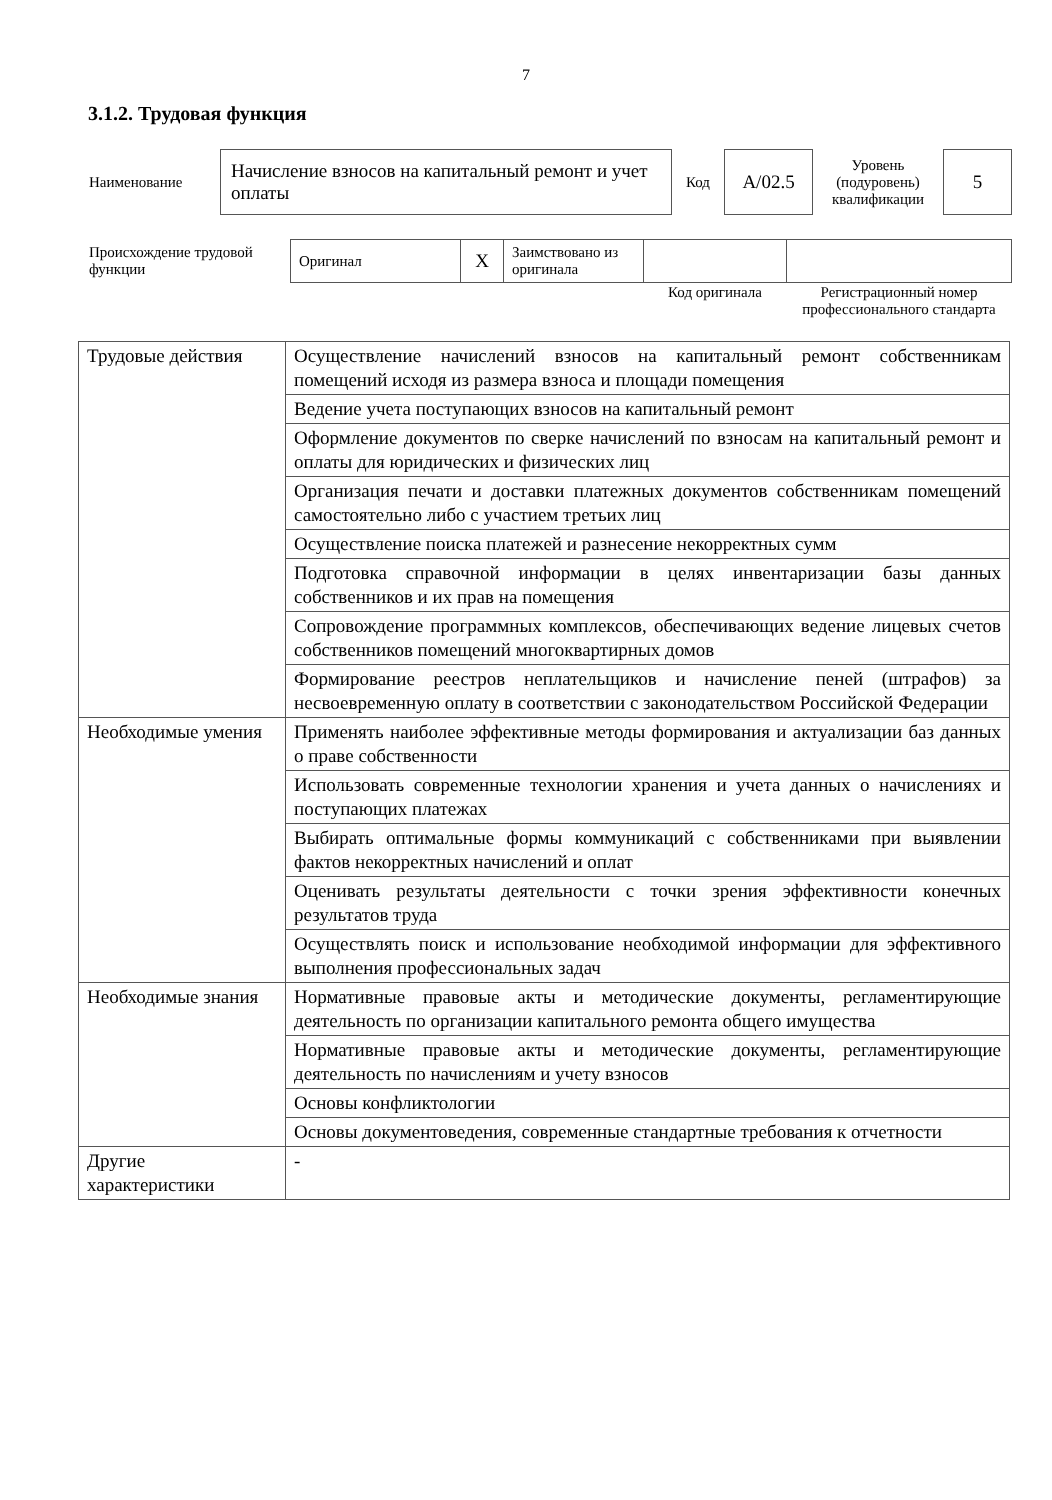7
3.1.2. Трудовая функция
| Наименование | Начисление взносов на капитальный ремонт и учет оплаты | Код | A/02.5 | Уровень (подуровень) квалификации | 5 |
| Происхождение трудовой функции | Оригинал | X | Заимствовано из оригинала | | |
| | | | | Код оригинала | Регистрационный номер профессионального стандарта |
| Трудовые действия | Осуществление начислений взносов на капитальный ремонт собственникам помещений исходя из размера взноса и площади помещения |
| | Ведение учета поступающих взносов на капитальный ремонт |
| | Оформление документов по сверке начислений по взносам на капитальный ремонт и оплаты для юридических и физических лиц |
| | Организация печати и доставки платежных документов собственникам помещений самостоятельно либо с участием третьих лиц |
| | Осуществление поиска платежей и разнесение некорректных сумм |
| | Подготовка справочной информации в целях инвентаризации базы данных собственников и их прав на помещения |
| | Сопровождение программных комплексов, обеспечивающих ведение лицевых счетов собственников помещений многоквартирных домов |
| | Формирование реестров неплательщиков и начисление пеней (штрафов) за несвоевременную оплату в соответствии с законодательством Российской Федерации |
| Необходимые умения | Применять наиболее эффективные методы формирования и актуализации баз данных о праве собственности |
| | Использовать современные технологии хранения и учета данных о начислениях и поступающих платежах |
| | Выбирать оптимальные формы коммуникаций с собственниками при выявлении фактов некорректных начислений и оплат |
| | Оценивать результаты деятельности с точки зрения эффективности конечных результатов труда |
| | Осуществлять поиск и использование необходимой информации для эффективного выполнения профессиональных задач |
| Необходимые знания | Нормативные правовые акты и методические документы, регламентирующие деятельность по организации капитального ремонта общего имущества |
| | Нормативные правовые акты и методические документы, регламентирующие деятельность по начислениям и учету взносов |
| | Основы конфликтологии |
| | Основы документоведения, современные стандартные требования к отчетности |
| Другие характеристики | - |